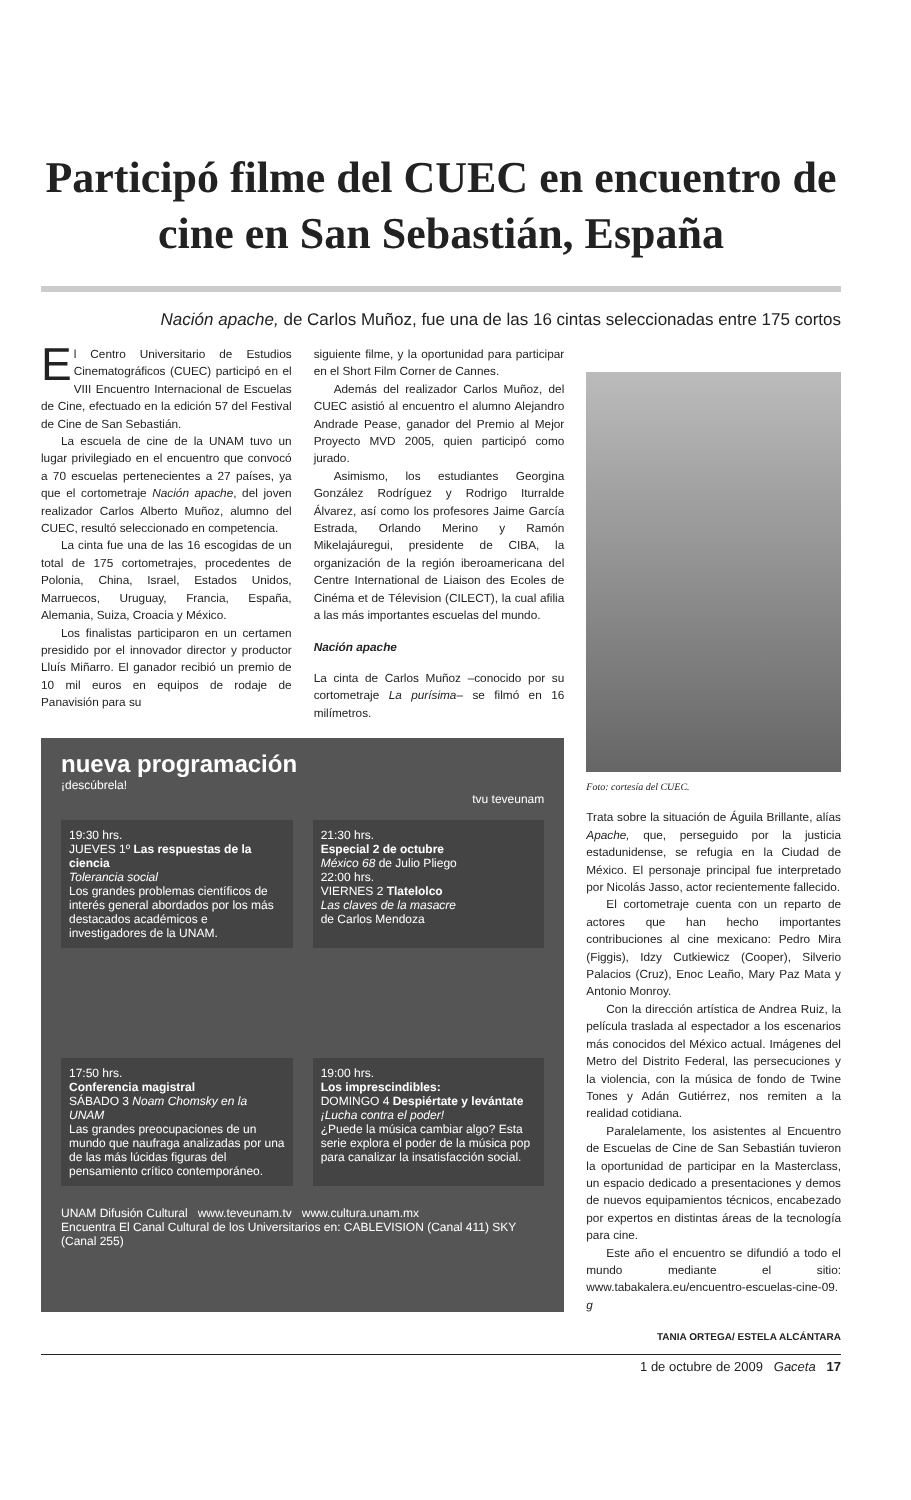Participó filme del CUEC en encuentro de cine en San Sebastián, España
Nación apache, de Carlos Muñoz, fue una de las 16 cintas seleccionadas entre 175 cortos
El Centro Universitario de Estudios Cinematográficos (CUEC) participó en el VIII Encuentro Internacional de Escuelas de Cine, efectuado en la edición 57 del Festival de Cine de San Sebastián.
La escuela de cine de la UNAM tuvo un lugar privilegiado en el encuentro que convocó a 70 escuelas pertenecientes a 27 países, ya que el cortometraje Nación apache, del joven realizador Carlos Alberto Muñoz, alumno del CUEC, resultó seleccionado en competencia.
La cinta fue una de las 16 escogidas de un total de 175 cortometrajes, procedentes de Polonia, China, Israel, Estados Unidos, Marruecos, Uruguay, Francia, España, Alemania, Suiza, Croacia y México.
Los finalistas participaron en un certamen presidido por el innovador director y productor Lluís Miñarro. El ganador recibió un premio de 10 mil euros en equipos de rodaje de Panavisión para su
siguiente filme, y la oportunidad para participar en el Short Film Corner de Cannes.
Además del realizador Carlos Muñoz, del CUEC asistió al encuentro el alumno Alejandro Andrade Pease, ganador del Premio al Mejor Proyecto MVD 2005, quien participó como jurado.
Asimismo, los estudiantes Georgina González Rodríguez y Rodrigo Iturralde Álvarez, así como los profesores Jaime García Estrada, Orlando Merino y Ramón Mikelajáuregui, presidente de CIBA, la organización de la región iberoamericana del Centre International de Liaison des Ecoles de Cinéma et de Télevision (CILECT), la cual afilia a las más importantes escuelas del mundo.
Nación apache
La cinta de Carlos Muñoz –conocido por su cortometraje La purísima– se filmó en 16 milímetros.
nueva programación
¡descúbrela!
tvu teveunam
19:30 hrs.
JUEVES 1º Las respuestas de la ciencia
Tolerancia social
Los grandes problemas científicos de interés general abordados por los más destacados académicos e investigadores de la UNAM.
21:30 hrs.
Especial 2 de octubre
México 68 de Julio Pliego
22:00 hrs.
VIERNES 2 Tlatelolco
Las claves de la masacre
de Carlos Mendoza
17:50 hrs.
Conferencia magistral
SÁBADO 3 Noam Chomsky en la UNAM
Las grandes preocupaciones de un mundo que naufraga analizadas por una de las más lúcidas figuras del pensamiento crítico contemporáneo.
19:00 hrs.
Los imprescindibles:
DOMINGO 4 Despiértate y levántate
¡Lucha contra el poder!
¿Puede la música cambiar algo? Esta serie explora el poder de la música pop para canalizar la insatisfacción social.
UNAM Difusión Cultural www.teveunam.tv www.cultura.unam.mx
Encuentra El Canal Cultural de los Universitarios en: CABLEVISION (Canal 411) SKY (Canal 255)
Foto: cortesía del CUEC.
Trata sobre la situación de Águila Brillante, alías Apache, que, perseguido por la justicia estadunidense, se refugia en la Ciudad de México. El personaje principal fue interpretado por Nicolás Jasso, actor recientemente fallecido.
El cortometraje cuenta con un reparto de actores que han hecho importantes contribuciones al cine mexicano: Pedro Mira (Figgis), Idzy Cutkiewicz (Cooper), Silverio Palacios (Cruz), Enoc Leaño, Mary Paz Mata y Antonio Monroy.
Con la dirección artística de Andrea Ruiz, la película traslada al espectador a los escenarios más conocidos del México actual. Imágenes del Metro del Distrito Federal, las persecuciones y la violencia, con la música de fondo de Twine Tones y Adán Gutiérrez, nos remiten a la realidad cotidiana.
Paralelamente, los asistentes al Encuentro de Escuelas de Cine de San Sebastián tuvieron la oportunidad de participar en la Masterclass, un espacio dedicado a presentaciones y demos de nuevos equipamientos técnicos, encabezado por expertos en distintas áreas de la tecnología para cine.
Este año el encuentro se difundió a todo el mundo mediante el sitio: www.tabakalera.eu/encuentro-escuelas-cine-09. g
TANIA ORTEGA/ ESTELA ALCÁNTARA
1 de octubre de 2009 Gaceta 17